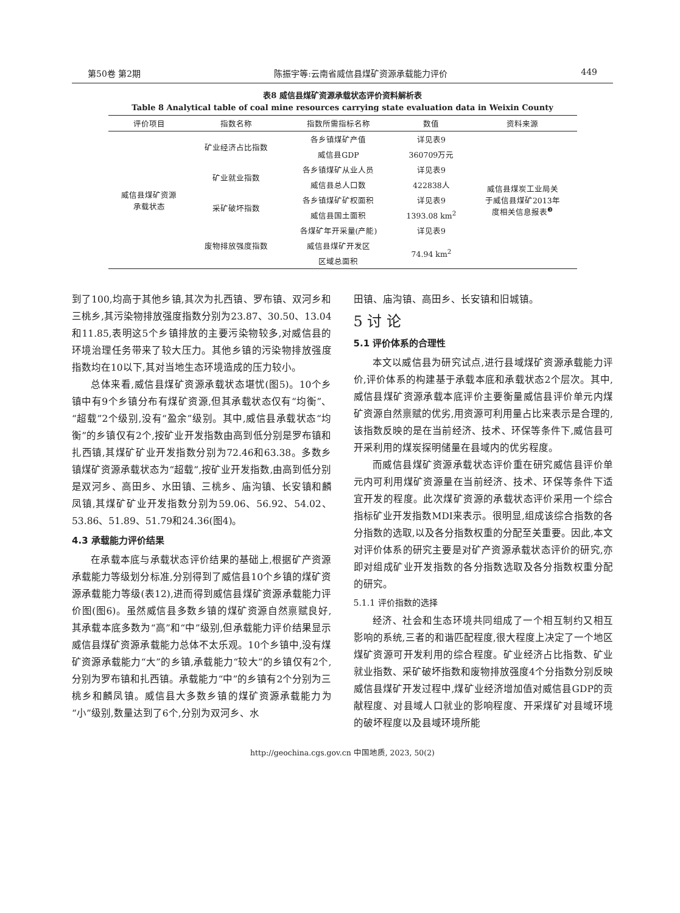第50卷 第2期 陈振宇等:云南省威信县煤矿资源承载能力评价 449
表8 威信县煤矿资源承载状态评价资料解析表
Table 8 Analytical table of coal mine resources carrying state evaluation data in Weixin County
| 评价项目 | 指数名称 | 指数所需指标名称 | 数值 | 资料来源 |
| --- | --- | --- | --- | --- |
| 威信县煤矿资源 承载状态 | 矿业经济占比指数 | 各乡镇煤矿产值 | 详见表9 | 威信县煤炭工业局关 于威信县煤矿2013年 度相关信息报表<sup>❸</sup> |
| | | 威信县GDP | 360709万元 | |
| | 矿业就业指数 | 各乡镇煤矿从业人员 | 详见表9 | |
| | | 威信县总人口数 | 422838人 | |
| | 采矿破坏指数 | 各乡镇煤矿矿权面积 | 详见表9 | |
| | | 威信县国土面积 | 1393.08 km<sup>2</sup> | |
| | 废物排放强度指数 | 各煤矿年开采量(产能) | 详见表9 | |
| | | 威信县煤矿开发区 | 74.94 km<sup>2</sup> | |
| | | 区域总面积 | | |
到了100,均高于其他乡镇,其次为扎西镇、罗布镇、双河乡和三桃乡,其污染物排放强度指数分别为23.87、30.50、13.04和11.85,表明这5个乡镇排放的主要污染物较多,对威信县的环境治理任务带来了较大压力。其他乡镇的污染物排放强度指数均在10以下,其对当地生态环境造成的压力较小。
总体来看,威信县煤矿资源承载状态堪忧(图5)。10个乡镇中有9个乡镇分布有煤矿资源,但其承载状态仅有“均衡”、“超载”2个级别,没有“盈余”级别。其中,威信县承载状态“均衡”的乡镇仅有2个,按矿业开发指数由高到低分别是罗布镇和扎西镇,其煤矿矿业开发指数分别为72.46和63.38。多数乡镇煤矿资源承载状态为“超载”,按矿业开发指数,由高到低分别是双河乡、高田乡、水田镇、三桃乡、庙沟镇、长安镇和麟凤镇,其煤矿矿业开发指数分别为59.06、56.92、54.02、53.86、51.89、51.79和24.36(图4)。
4.3 承载能力评价结果
在承载本底与承载状态评价结果的基础上,根据矿产资源承载能力等级划分标准,分别得到了威信县10个乡镇的煤矿资源承载能力等级(表12),进而得到威信县煤矿资源承载能力评价图(图6)。虽然威信县多数乡镇的煤矿资源自然禀赋良好,其承载本底多数为“高”和“中”级别,但承载能力评价结果显示威信县煤矿资源承载能力总体不太乐观。10个乡镇中,没有煤矿资源承载能力“大”的乡镇,承载能力“较大”的乡镇仅有2个,分别为罗布镇和扎西镇。承载能力“中”的乡镇有2个分别为三桃乡和麟凤镇。威信县大多数乡镇的煤矿资源承载能力为“小”级别,数量达到了6个,分别为双河乡、水
田镇、庙沟镇、高田乡、长安镇和旧城镇。
5 讨 论
5.1 评价体系的合理性
本文以威信县为研究试点,进行县域煤矿资源承载能力评价,评价体系的构建基于承载本底和承载状态2个层次。其中,威信县煤矿资源承载本底评价主要衡量威信县评价单元内煤矿资源自然禀赋的优劣,用资源可利用量占比来表示是合理的,该指数反映的是在当前经济、技术、环保等条件下,威信县可开采利用的煤炭探明储量在县域内的优劣程度。
而威信县煤矿资源承载状态评价重在研究威信县评价单元内可利用煤矿资源量在当前经济、技术、环保等条件下适宜开发的程度。此次煤矿资源的承载状态评价采用一个综合指标矿业开发指数MDI来表示。很明显,组成该综合指数的各分指数的选取,以及各分指数权重的分配至关重要。因此,本文对评价体系的研究主要是对矿产资源承载状态评价的研究,亦即对组成矿业开发指数的各分指数选取及各分指数权重分配的研究。
5.1.1 评价指数的选择
经济、社会和生态环境共同组成了一个相互制约又相互影响的系统,三者的和谐匹配程度,很大程度上决定了一个地区煤矿资源可开发利用的综合程度。矿业经济占比指数、矿业就业指数、采矿破坏指数和废物排放强度4个分指数分别反映威信县煤矿开发过程中,煤矿业经济增加值对威信县GDP的贡献程度、对县域人口就业的影响程度、开采煤矿对县域环境的破坏程度以及县域环境所能
http://geochina.cgs.gov.cn 中国地质, 2023, 50(2)